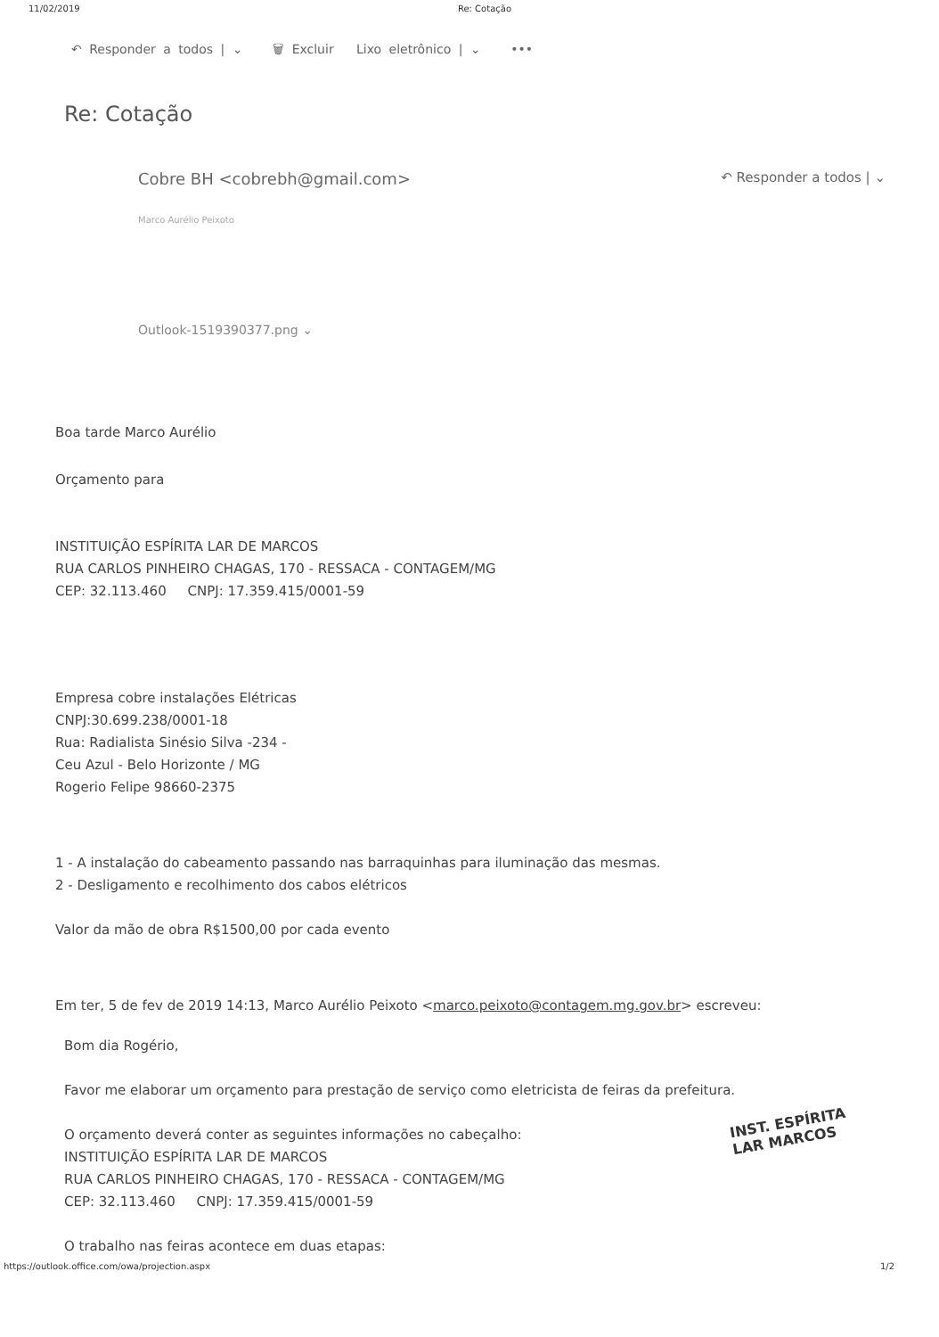11/02/2019 Re: Cotação
↶ Responder a todos | ⌄ 🗑 Excluir Lixo eletrônico | ⌄ •••
Re: Cotação
Cobre BH <cobrebh@gmail.com> ↶ Responder a todos | ⌄
Marco Aurélio Peixoto
Outlook-1519390377.png ⌄
Boa tarde Marco Aurélio
Orçamento para
INSTITUIÇÃO ESPÍRITA LAR DE MARCOS
RUA CARLOS PINHEIRO CHAGAS, 170 - RESSACA - CONTAGEM/MG
CEP: 32.113.460 CNPJ: 17.359.415/0001-59
Empresa cobre instalações Elétricas
CNPJ:30.699.238/0001-18
Rua: Radialista Sinésio Silva -234 -
Ceu Azul - Belo Horizonte / MG
Rogerio Felipe 98660-2375
1 - A instalação do cabeamento passando nas barraquinhas para iluminação das mesmas.
2 - Desligamento e recolhimento dos cabos elétricos
Valor da mão de obra R$1500,00 por cada evento
Em ter, 5 de fev de 2019 14:13, Marco Aurélio Peixoto <marco.peixoto@contagem.mg.gov.br> escreveu:
Bom dia Rogério,
Favor me elaborar um orçamento para prestação de serviço como eletricista de feiras da prefeitura.
O orçamento deverá conter as seguintes informações no cabeçalho:
INSTITUIÇÃO ESPÍRITA LAR DE MARCOS
RUA CARLOS PINHEIRO CHAGAS, 170 - RESSACA - CONTAGEM/MG
CEP: 32.113.460 CNPJ: 17.359.415/0001-59
O trabalho nas feiras acontece em duas etapas:
INST. ESPÍRITA
LAR MARCOS
https://outlook.office.com/owa/projection.aspx 1/2